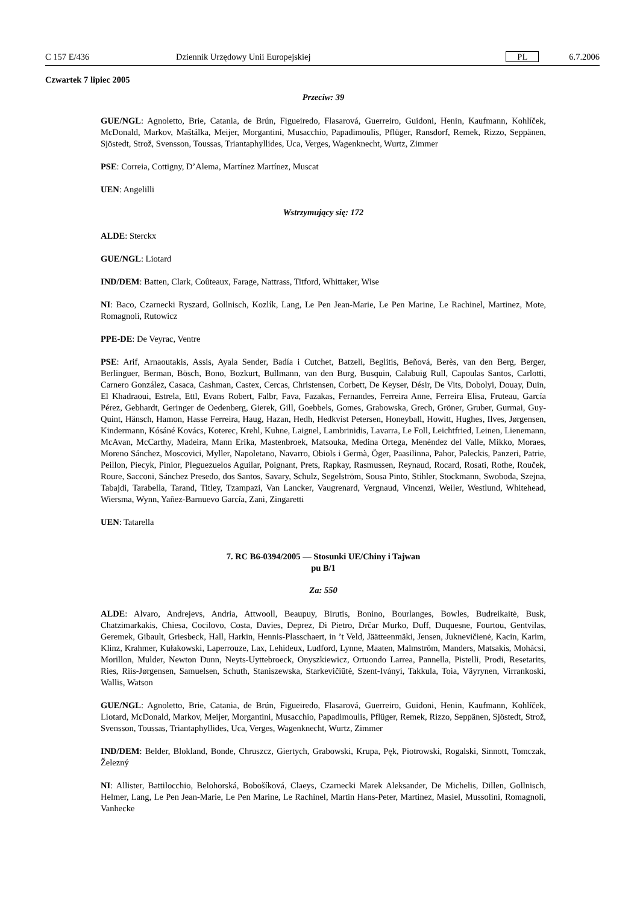C 157 E/436 Dziennik Urzędowy Unii Europejskiej PL 6.7.2006
Czwartek 7 lipiec 2005
Przeciw: 39
GUE/NGL: Agnoletto, Brie, Catania, de Brún, Figueiredo, Flasarová, Guerreiro, Guidoni, Henin, Kaufmann, Kohlíček, McDonald, Markov, Maštálka, Meijer, Morgantini, Musacchio, Papadimoulis, Pflüger, Ransdorf, Remek, Rizzo, Seppänen, Sjöstedt, Strož, Svensson, Toussas, Triantaphyllides, Uca, Verges, Wagenknecht, Wurtz, Zimmer
PSE: Correia, Cottigny, D’Alema, Martínez Martínez, Muscat
UEN: Angelilli
Wstrzymujący się: 172
ALDE: Sterckx
GUE/NGL: Liotard
IND/DEM: Batten, Clark, Coûteaux, Farage, Nattrass, Titford, Whittaker, Wise
NI: Baco, Czarnecki Ryszard, Gollnisch, Kozlík, Lang, Le Pen Jean-Marie, Le Pen Marine, Le Rachinel, Martinez, Mote, Romagnoli, Rutowicz
PPE-DE: De Veyrac, Ventre
PSE: Arif, Arnaoutakis, Assis, Ayala Sender, Badía i Cutchet, Batzeli, Beglitis, Beňová, Berès, van den Berg, Berger, Berlinguer, Berman, Bösch, Bono, Bozkurt, Bullmann, van den Burg, Busquin, Calabuig Rull, Capoulas Santos, Carlotti, Carnero González, Casaca, Cashman, Castex, Cercas, Christensen, Corbett, De Keyser, Désir, De Vits, Dobolyi, Douay, Duin, El Khadraoui, Estrela, Ettl, Evans Robert, Falbr, Fava, Fazakas, Fernandes, Ferreira Anne, Ferreira Elisa, Fruteau, García Pérez, Gebhardt, Geringer de Oedenberg, Gierek, Gill, Goebbels, Gomes, Grabowska, Grech, Gröner, Gruber, Gurmai, Guy-Quint, Hänsch, Hamon, Hasse Ferreira, Haug, Hazan, Hedh, Hedkvist Petersen, Honeyball, Howitt, Hughes, Ilves, Jørgensen, Kindermann, Kósáné Kovács, Koterec, Krehl, Kuhne, Laignel, Lambrinidis, Lavarra, Le Foll, Leichtfried, Leinen, Lienemann, McAvan, McCarthy, Madeira, Mann Erika, Mastenbroek, Matsouka, Medina Ortega, Menéndez del Valle, Mikko, Moraes, Moreno Sánchez, Moscovici, Myller, Napoletano, Navarro, Obiols i Germà, Öger, Paasilinna, Pahor, Paleckis, Panzeri, Patrie, Peillon, Piecyk, Pinior, Pleguezuelos Aguilar, Poignant, Prets, Rapkay, Rasmussen, Reynaud, Rocard, Rosati, Rothe, Rouček, Roure, Sacconi, Sánchez Presedo, dos Santos, Savary, Schulz, Segelström, Sousa Pinto, Stihler, Stockmann, Swoboda, Szejna, Tabajdi, Tarabella, Tarand, Titley, Tzampazi, Van Lancker, Vaugrenard, Vergnaud, Vincenzi, Weiler, Westlund, Whitehead, Wiersma, Wynn, Yañez-Barnuevo García, Zani, Zingaretti
UEN: Tatarella
7. RC B6-0394/2005 — Stosunki UE/Chiny i Tajwan
pu B/1
Za: 550
ALDE: Alvaro, Andrejevs, Andria, Attwooll, Beaupuy, Birutis, Bonino, Bourlanges, Bowles, Budreikaitė, Busk, Chatzimarkakis, Chiesa, Cocilovo, Costa, Davies, Deprez, Di Pietro, Drčar Murko, Duff, Duquesne, Fourtou, Gentvilas, Geremek, Gibault, Griesbeck, Hall, Harkin, Hennis-Plasschaert, in ’t Veld, Jäätteenmäki, Jensen, Juknevičienė, Kacin, Karim, Klinz, Krahmer, Kułakowski, Laperrouze, Lax, Lehideux, Ludford, Lynne, Maaten, Malmström, Manders, Matsakis, Mohácsi, Morillon, Mulder, Newton Dunn, Neyts-Uyttebroeck, Onyszkiewicz, Ortuondo Larrea, Pannella, Pistelli, Prodi, Resetarits, Ries, Riis-Jørgensen, Samuelsen, Schuth, Staniszewska, Starkevičiūtė, Szent-Iványi, Takkula, Toia, Väyrynen, Virrankoski, Wallis, Watson
GUE/NGL: Agnoletto, Brie, Catania, de Brún, Figueiredo, Flasarová, Guerreiro, Guidoni, Henin, Kaufmann, Kohlíček, Liotard, McDonald, Markov, Meijer, Morgantini, Musacchio, Papadimoulis, Pflüger, Remek, Rizzo, Seppänen, Sjöstedt, Strož, Svensson, Toussas, Triantaphyllides, Uca, Verges, Wagenknecht, Wurtz, Zimmer
IND/DEM: Belder, Blokland, Bonde, Chruszcz, Giertych, Grabowski, Krupa, Pęk, Piotrowski, Rogalski, Sinnott, Tomczak, Železný
NI: Allister, Battilocchio, Belohorská, Bobošíková, Claeys, Czarnecki Marek Aleksander, De Michelis, Dillen, Gollnisch, Helmer, Lang, Le Pen Jean-Marie, Le Pen Marine, Le Rachinel, Martin Hans-Peter, Martinez, Masiel, Mussolini, Romagnoli, Vanhecke